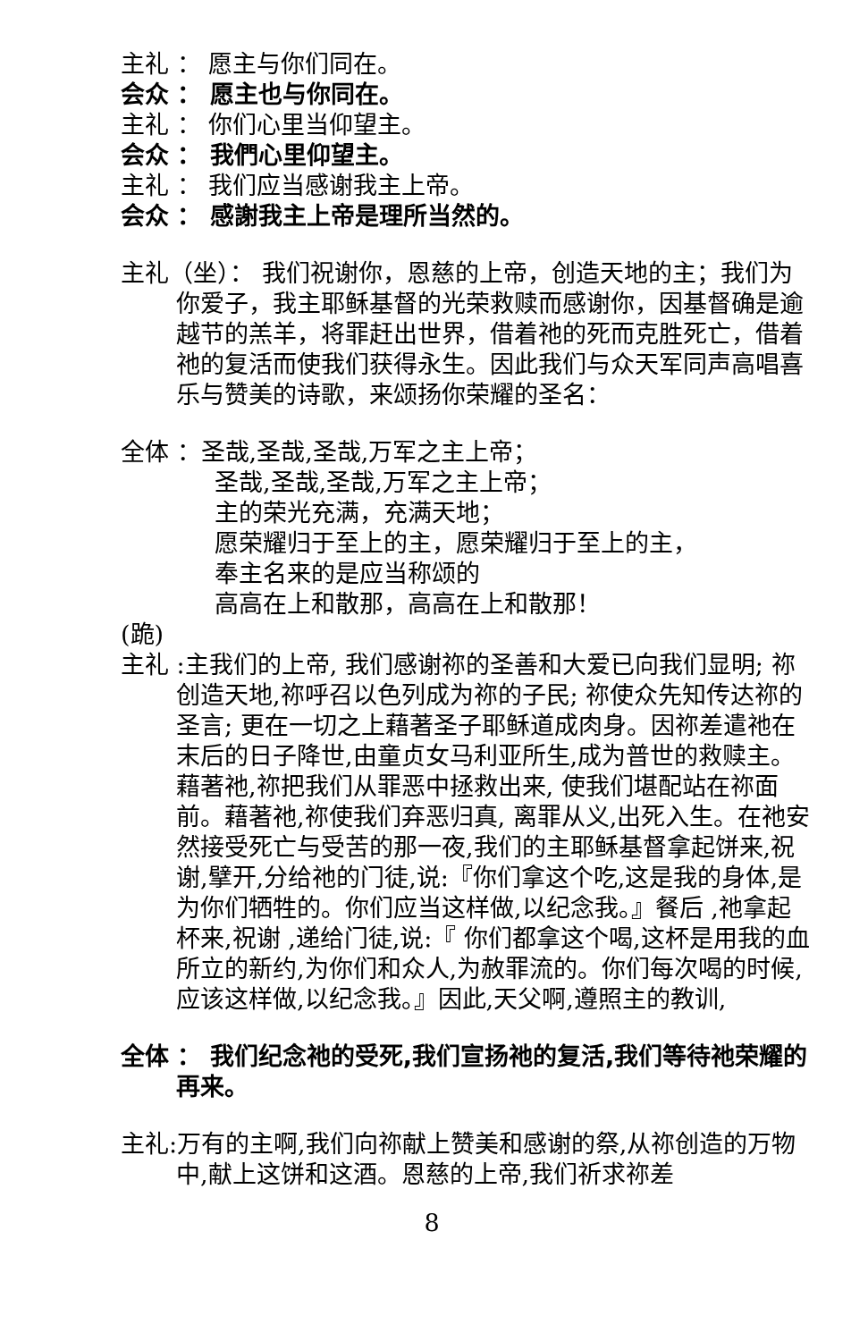主礼 ： 愿主与你们同在。
会众 ： 愿主也与你同在。
主礼 ： 你们心里当仰望主。
会众 ： 我們心里仰望主。
主礼 ： 我们应当感谢我主上帝。
会众 ： 感謝我主上帝是理所当然的。
主礼（坐）： 我们祝谢你，恩慈的上帝，创造天地的主；我们为你爱子，我主耶稣基督的光荣救赎而感谢你，因基督确是逾越节的羔羊，将罪赶出世界，借着祂的死而克胜死亡，借着祂的复活而使我们获得永生。因此我们与众天军同声高唱喜乐与赞美的诗歌，来颂扬你荣耀的圣名：
全体 ：圣哉,圣哉,圣哉,万军之主上帝；
圣哉,圣哉,圣哉,万军之主上帝；
主的荣光充满，充满天地；
愿荣耀归于至上的主，愿荣耀归于至上的主，
奉主名来的是应当称颂的
高高在上和散那，高高在上和散那！
(跪)
主礼 :主我们的上帝, 我们感谢祢的圣善和大爱已向我们显明; 祢创造天地,祢呼召以色列成为祢的子民; 祢使众先知传达祢的圣言; 更在一切之上藉著圣子耶稣道成肉身。因祢差遣祂在末后的日子降世,由童贞女马利亚所生,成为普世的救赎主。藉著祂,祢把我们从罪恶中拯救出来, 使我们堪配站在祢面前。藉著祂,祢使我们弃恶归真, 离罪从义,出死入生。在祂安然接受死亡与受苦的那一夜,我们的主耶稣基督拿起饼来,祝谢,擘开,分给祂的门徒,说:『你们拿这个吃,这是我的身体,是为你们牺牲的。你们应当这样做,以纪念我。』餐后 ,祂拿起杯来,祝谢 ,递给门徒,说:『 你们都拿这个喝,这杯是用我的血所立的新约,为你们和众人,为赦罪流的。你们每次喝的时候,应该这样做,以纪念我。』因此,天父啊,遵照主的教训,
全体 ： 我们纪念祂的受死,我们宣扬祂的复活,我们等待祂荣耀的再来。
主礼:万有的主啊,我们向祢献上赞美和感谢的祭,从祢创造的万物中,献上这饼和这酒。恩慈的上帝,我们祈求祢差
8